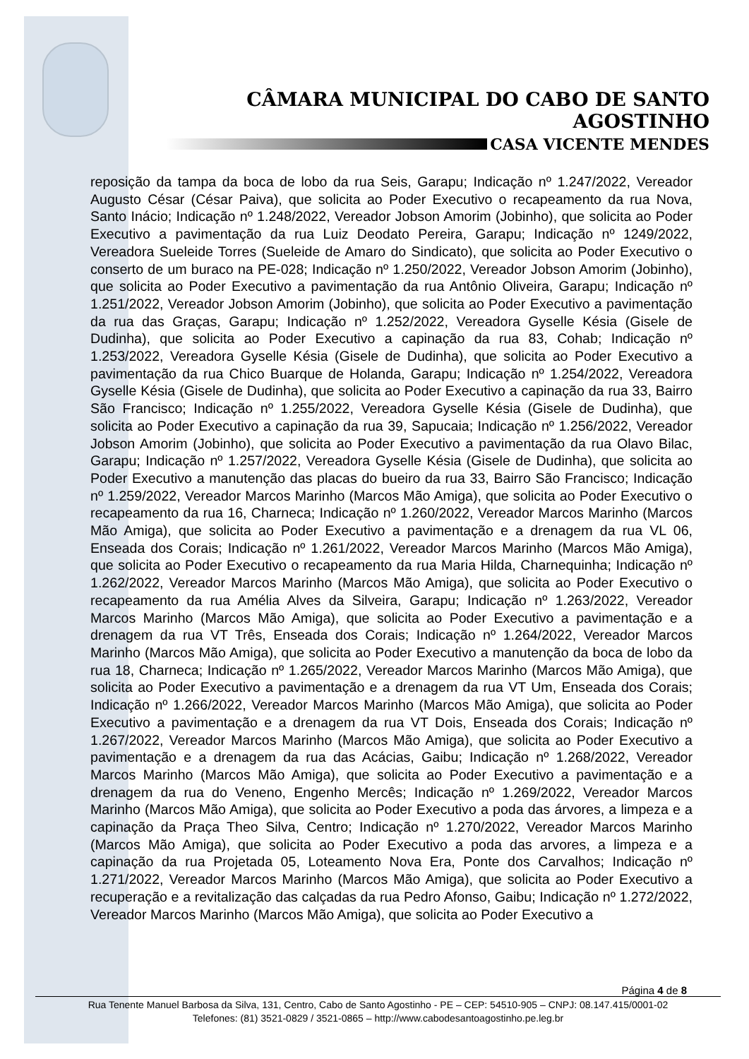CÂMARA MUNICIPAL DO CABO DE SANTO AGOSTINHO
CASA VICENTE MENDES
reposição da tampa da boca de lobo da rua Seis, Garapu; Indicação nº 1.247/2022, Vereador Augusto César (César Paiva), que solicita ao Poder Executivo o recapeamento da rua Nova, Santo Inácio; Indicação nº 1.248/2022, Vereador Jobson Amorim (Jobinho), que solicita ao Poder Executivo a pavimentação da rua Luiz Deodato Pereira, Garapu; Indicação nº 1249/2022, Vereadora Sueleide Torres (Sueleide de Amaro do Sindicato), que solicita ao Poder Executivo o conserto de um buraco na PE-028; Indicação nº 1.250/2022, Vereador Jobson Amorim (Jobinho), que solicita ao Poder Executivo a pavimentação da rua Antônio Oliveira, Garapu; Indicação nº 1.251/2022, Vereador Jobson Amorim (Jobinho), que solicita ao Poder Executivo a pavimentação da rua das Graças, Garapu; Indicação nº 1.252/2022, Vereadora Gyselle Késia (Gisele de Dudinha), que solicita ao Poder Executivo a capinação da rua 83, Cohab; Indicação nº 1.253/2022, Vereadora Gyselle Késia (Gisele de Dudinha), que solicita ao Poder Executivo a pavimentação da rua Chico Buarque de Holanda, Garapu; Indicação nº 1.254/2022, Vereadora Gyselle Késia (Gisele de Dudinha), que solicita ao Poder Executivo a capinação da rua 33, Bairro São Francisco; Indicação nº 1.255/2022, Vereadora Gyselle Késia (Gisele de Dudinha), que solicita ao Poder Executivo a capinação da rua 39, Sapucaia; Indicação nº 1.256/2022, Vereador Jobson Amorim (Jobinho), que solicita ao Poder Executivo a pavimentação da rua Olavo Bilac, Garapu; Indicação nº 1.257/2022, Vereadora Gyselle Késia (Gisele de Dudinha), que solicita ao Poder Executivo a manutenção das placas do bueiro da rua 33, Bairro São Francisco; Indicação nº 1.259/2022, Vereador Marcos Marinho (Marcos Mão Amiga), que solicita ao Poder Executivo o recapeamento da rua 16, Charneca; Indicação nº 1.260/2022, Vereador Marcos Marinho (Marcos Mão Amiga), que solicita ao Poder Executivo a pavimentação e a drenagem da rua VL 06, Enseada dos Corais; Indicação nº 1.261/2022, Vereador Marcos Marinho (Marcos Mão Amiga), que solicita ao Poder Executivo o recapeamento da rua Maria Hilda, Charnequinha; Indicação nº 1.262/2022, Vereador Marcos Marinho (Marcos Mão Amiga), que solicita ao Poder Executivo o recapeamento da rua Amélia Alves da Silveira, Garapu; Indicação nº 1.263/2022, Vereador Marcos Marinho (Marcos Mão Amiga), que solicita ao Poder Executivo a pavimentação e a drenagem da rua VT Três, Enseada dos Corais; Indicação nº 1.264/2022, Vereador Marcos Marinho (Marcos Mão Amiga), que solicita ao Poder Executivo a manutenção da boca de lobo da rua 18, Charneca; Indicação nº 1.265/2022, Vereador Marcos Marinho (Marcos Mão Amiga), que solicita ao Poder Executivo a pavimentação e a drenagem da rua VT Um, Enseada dos Corais; Indicação nº 1.266/2022, Vereador Marcos Marinho (Marcos Mão Amiga), que solicita ao Poder Executivo a pavimentação e a drenagem da rua VT Dois, Enseada dos Corais; Indicação nº 1.267/2022, Vereador Marcos Marinho (Marcos Mão Amiga), que solicita ao Poder Executivo a pavimentação e a drenagem da rua das Acácias, Gaibu; Indicação nº 1.268/2022, Vereador Marcos Marinho (Marcos Mão Amiga), que solicita ao Poder Executivo a pavimentação e a drenagem da rua do Veneno, Engenho Mercês; Indicação nº 1.269/2022, Vereador Marcos Marinho (Marcos Mão Amiga), que solicita ao Poder Executivo a poda das árvores, a limpeza e a capinação da Praça Theo Silva, Centro; Indicação nº 1.270/2022, Vereador Marcos Marinho (Marcos Mão Amiga), que solicita ao Poder Executivo a poda das arvores, a limpeza e a capinação da rua Projetada 05, Loteamento Nova Era, Ponte dos Carvalhos; Indicação nº 1.271/2022, Vereador Marcos Marinho (Marcos Mão Amiga), que solicita ao Poder Executivo a recuperação e a revitalização das calçadas da rua Pedro Afonso, Gaibu; Indicação nº 1.272/2022, Vereador Marcos Marinho (Marcos Mão Amiga), que solicita ao Poder Executivo a
Página 4 de 8
Rua Tenente Manuel Barbosa da Silva, 131, Centro, Cabo de Santo Agostinho - PE – CEP: 54510-905 – CNPJ: 08.147.415/0001-02
Telefones: (81) 3521-0829 / 3521-0865 – http://www.cabodesantoagostinho.pe.leg.br